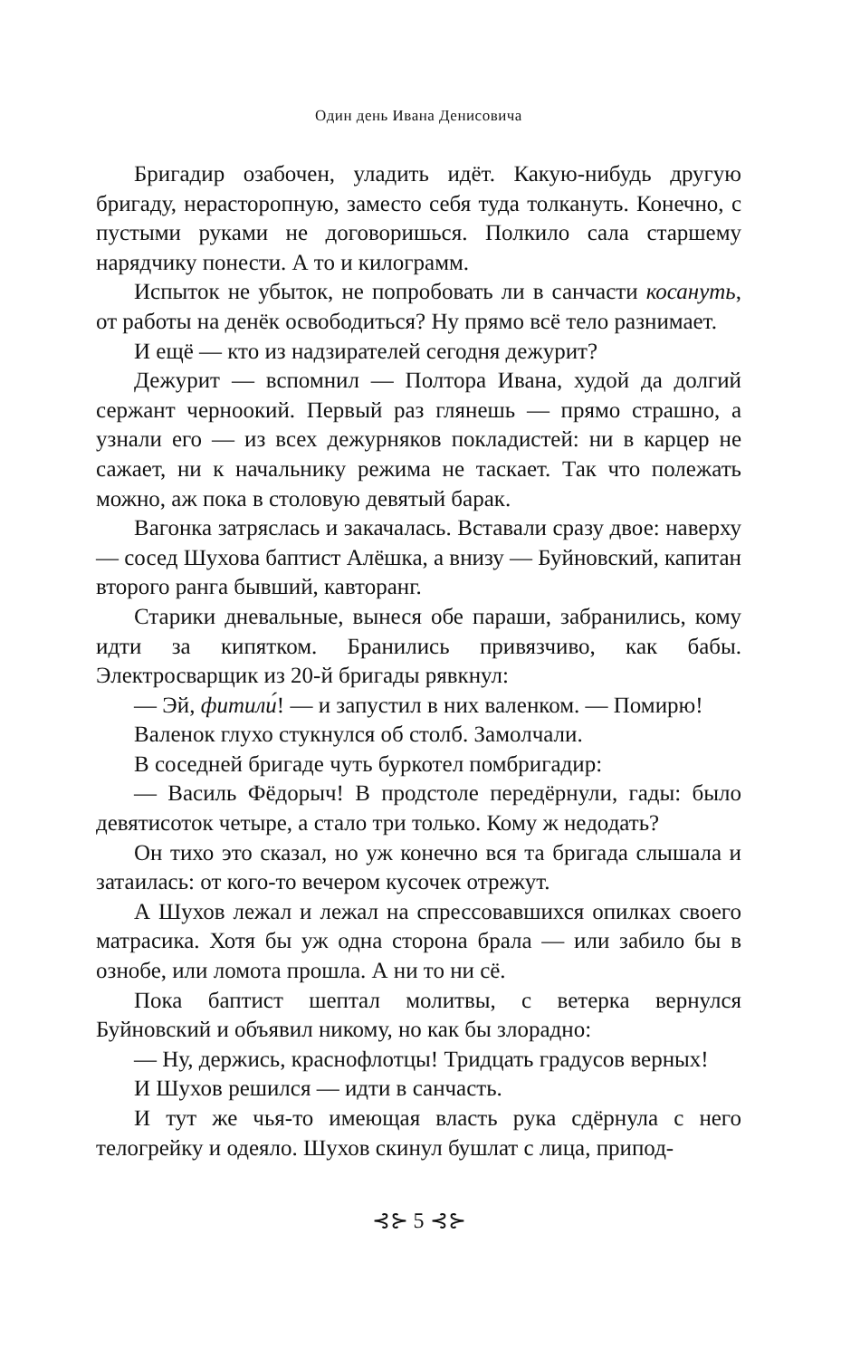Один день Ивана Денисовича
Бригадир озабочен, уладить идёт. Какую-нибудь другую бригаду, нерасторопную, заместо себя туда толкануть. Конечно, с пустыми руками не договоришься. Полкило сала старшему нарядчику понести. А то и килограмм.
Испыток не убыток, не попробовать ли в санчасти косануть, от работы на денёк освободиться? Ну прямо всё тело разнимает.
И ещё — кто из надзирателей сегодня дежурит?
Дежурит — вспомнил — Полтора Ивана, худой да долгий сержант черноокий. Первый раз глянешь — прямо страшно, а узнали его — из всех дежурняков покладистей: ни в карцер не сажает, ни к начальнику режима не таскает. Так что полежать можно, аж пока в столовую девятый барак.
Вагонка затряслась и закачалась. Вставали сразу двое: наверху — сосед Шухова баптист Алёшка, а внизу — Буйновский, капитан второго ранга бывший, кавторанг.
Старики дневальные, вынеся обе параши, забранились, кому идти за кипятком. Бранились привязчиво, как бабы. Электросварщик из 20-й бригады рявкнул:
— Эй, фитили́! — и запустил в них валенком. — Помирю!
Валенок глухо стукнулся об столб. Замолчали.
В соседней бригаде чуть буркотел помбригадир:
— Василь Фёдорыч! В продстоле передёрнули, гады: было девятисоток четыре, а стало три только. Кому ж недодать?
Он тихо это сказал, но уж конечно вся та бригада слышала и затаилась: от кого-то вечером кусочек отрежут.
А Шухов лежал и лежал на спрессовавшихся опилках своего матрасика. Хотя бы уж одна сторона брала — или забило бы в ознобе, или ломота прошла. А ни то ни сё.
Пока баптист шептал молитвы, с ветерка вернулся Буйновский и объявил никому, но как бы злорадно:
— Ну, держись, краснофлотцы! Тридцать градусов верных!
И Шухов решился — идти в санчасть.
И тут же чья-то имеющая власть рука сдёрнула с него телогрейку и одеяло. Шухов скинул бушлат с лица, припод-
⊰⊱ 5 ⊰⊱